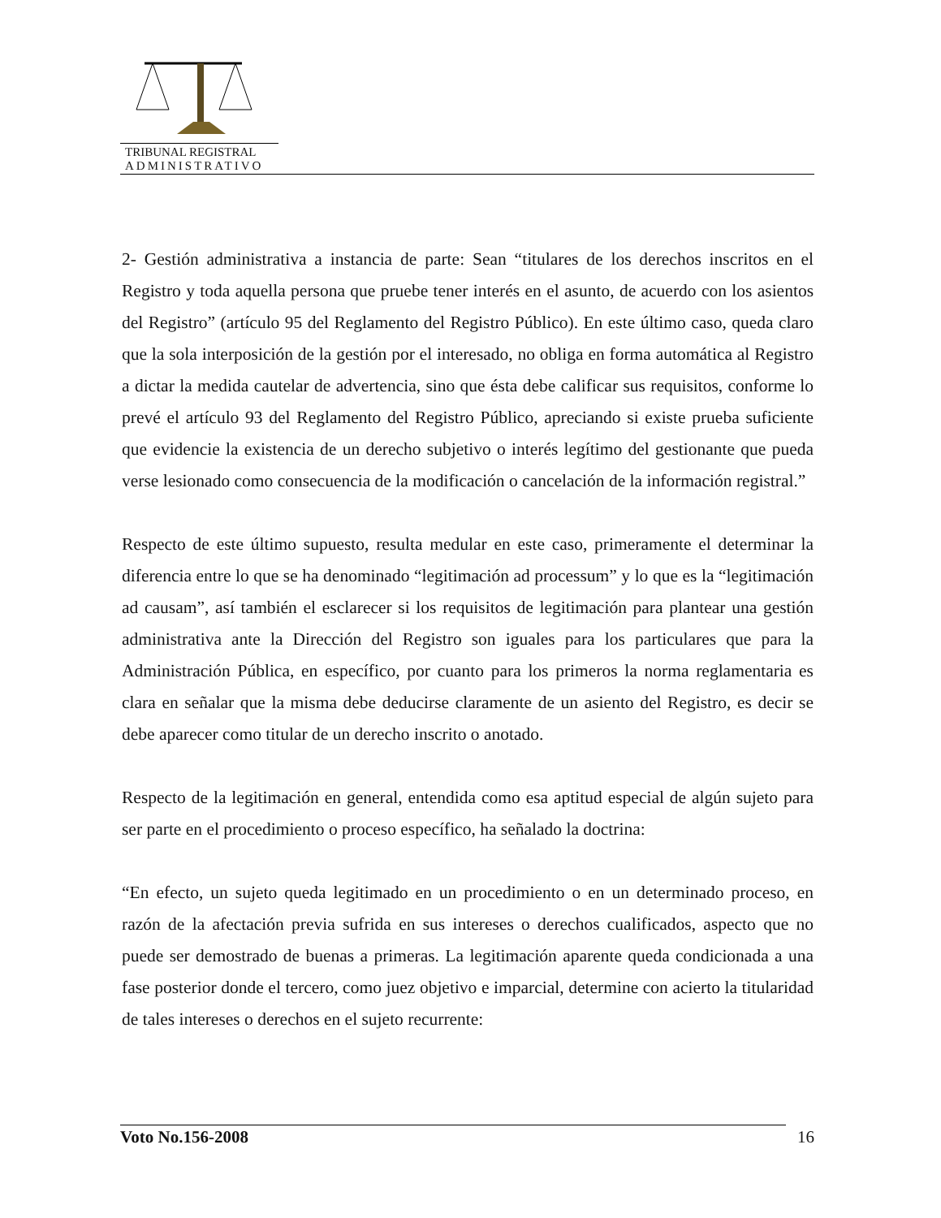TRIBUNAL REGISTRAL
ADMINISTRATIVO
2- Gestión administrativa a instancia de parte: Sean “titulares de los derechos inscritos en el Registro y toda aquella persona que pruebe tener interés en el asunto, de acuerdo con los asientos del Registro” (artículo 95 del Reglamento del Registro Público). En este último caso, queda claro que la sola interposición de la gestión por el interesado, no obliga en forma automática al Registro a dictar la medida cautelar de advertencia, sino que ésta debe calificar sus requisitos, conforme lo prevé el artículo 93 del Reglamento del Registro Público, apreciando si existe prueba suficiente que evidencie la existencia de un derecho subjetivo o interés legítimo del gestionante que pueda verse lesionado como consecuencia de la modificación o cancelación de la información registral.”
Respecto de este último supuesto, resulta medular en este caso, primeramente el determinar la diferencia entre lo que se ha denominado “legitimación ad processum” y lo que es la “legitimación ad causam”, así también el esclarecer si los requisitos de legitimación para plantear una gestión administrativa ante la Dirección del Registro son iguales para los particulares que para la Administración Pública, en específico, por cuanto para los primeros la norma reglamentaria es clara en señalar que la misma debe deducirse claramente de un asiento del Registro, es decir se debe aparecer como titular de un derecho inscrito o anotado.
Respecto de la legitimación en general, entendida como esa aptitud especial de algún sujeto para ser parte en el procedimiento o proceso específico, ha señalado la doctrina:
“En efecto, un sujeto queda legitimado en un procedimiento o en un determinado proceso, en razón de la afectación previa sufrida en sus intereses o derechos cualificados, aspecto que no puede ser demostrado de buenas a primeras. La legitimación aparente queda condicionada a una fase posterior donde el tercero, como juez objetivo e imparcial, determine con acierto la titularidad de tales intereses o derechos en el sujeto recurrente:
Voto No.156-2008 16